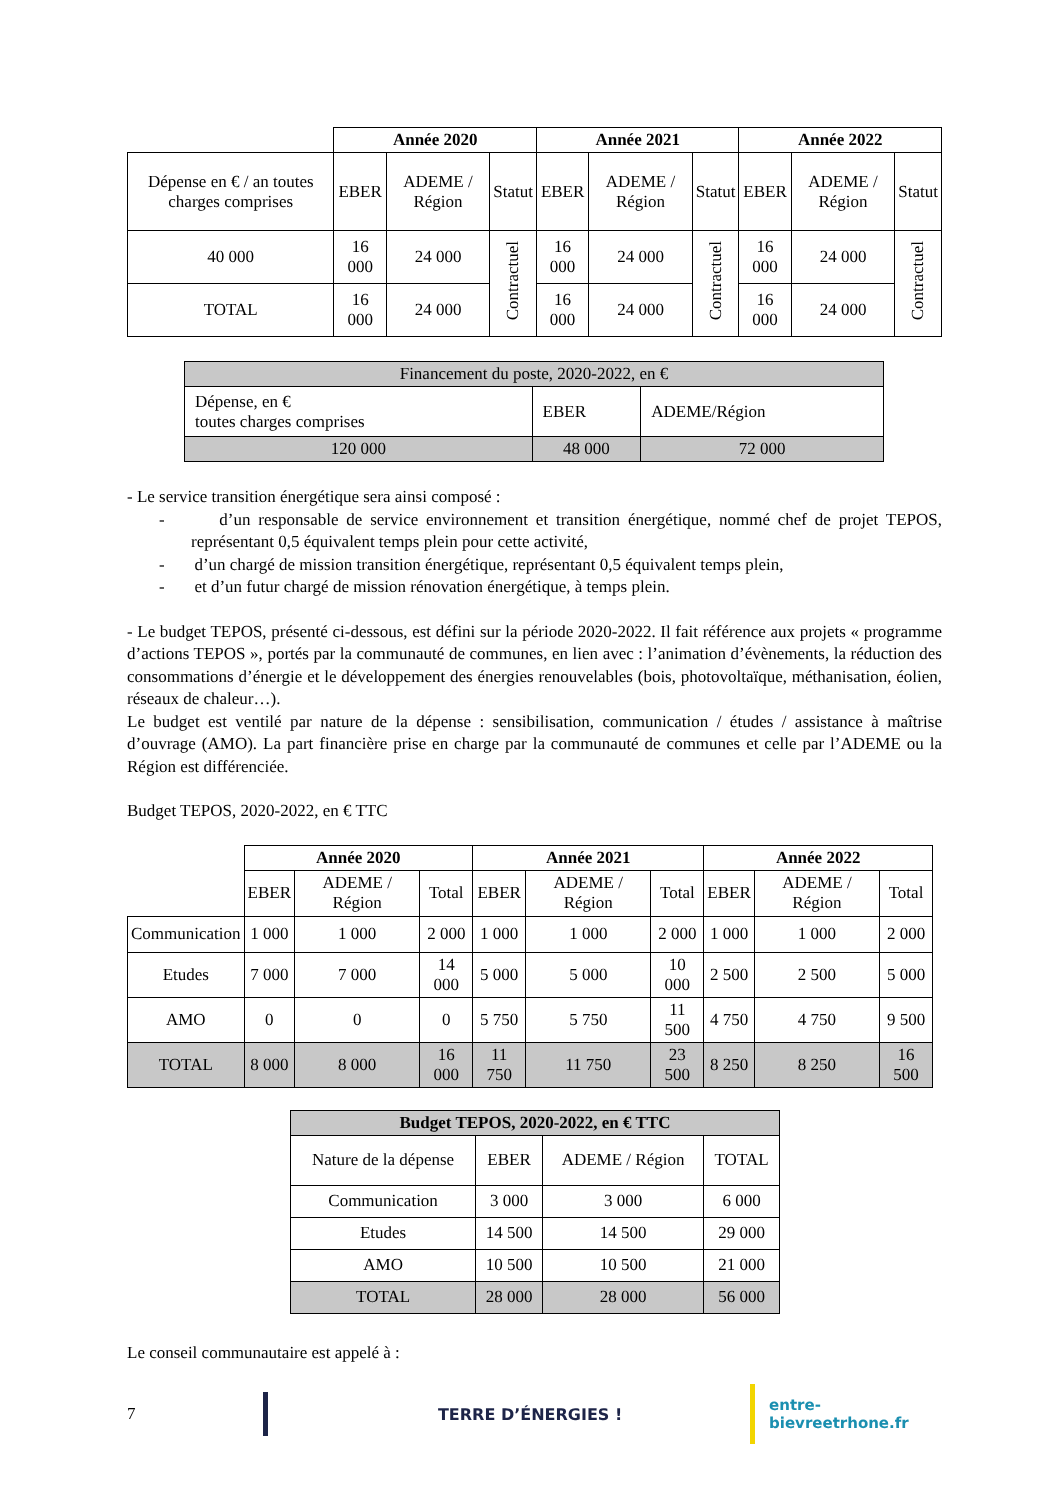| | Année 2020 | | | Année 2021 | | | Année 2022 | | |
| Dépense en € / an toutes charges comprises | EBER | ADEME / Région | Statut | EBER | ADEME / Région | Statut | EBER | ADEME / Région | Statut |
| 40 000 | 16 000 | 24 000 | Contractuel | 16 000 | 24 000 | Contractuel | 16 000 | 24 000 | Contractuel |
| TOTAL | 16 000 | 24 000 | | 16 000 | 24 000 | | 16 000 | 24 000 | |
| Financement du poste, 2020-2022, en € | | |
| Dépense, en € toutes charges comprises | EBER | ADEME/Région |
| 120 000 | 48 000 | 72 000 |
- Le service transition énergétique sera ainsi composé :
- d’un responsable de service environnement et transition énergétique, nommé chef de projet TEPOS, représentant 0,5 équivalent temps plein pour cette activité,
- d’un chargé de mission transition énergétique, représentant 0,5 équivalent temps plein,
- et d’un futur chargé de mission rénovation énergétique, à temps plein.
- Le budget TEPOS, présenté ci-dessous, est défini sur la période 2020-2022. Il fait référence aux projets « programme d’actions TEPOS », portés par la communauté de communes, en lien avec : l’animation d’évènements, la réduction des consommations d’énergie et le développement des énergies renouvelables (bois, photovoltaïque, méthanisation, éolien, réseaux de chaleur…).
Le budget est ventilé par nature de la dépense : sensibilisation, communication / études / assistance à maîtrise d’ouvrage (AMO). La part financière prise en charge par la communauté de communes et celle par l’ADEME ou la Région est différenciée.
Budget TEPOS, 2020-2022, en € TTC
| | Année 2020 | | | Année 2021 | | | Année 2022 | | |
| | EBER | ADEME / Région | Total | EBER | ADEME / Région | Total | EBER | ADEME / Région | Total |
| Communication | 1 000 | 1 000 | 2 000 | 1 000 | 1 000 | 2 000 | 1 000 | 1 000 | 2 000 |
| Etudes | 7 000 | 7 000 | 14 000 | 5 000 | 5 000 | 10 000 | 2 500 | 2 500 | 5 000 |
| AMO | 0 | 0 | 0 | 5 750 | 5 750 | 11 500 | 4 750 | 4 750 | 9 500 |
| TOTAL | 8 000 | 8 000 | 16 000 | 11 750 | 11 750 | 23 500 | 8 250 | 8 250 | 16 500 |
| Budget TEPOS, 2020-2022, en € TTC | | | |
| --- | --- | --- | --- |
| Nature de la dépense | EBER | ADEME / Région | TOTAL |
| Communication | 3 000 | 3 000 | 6 000 |
| Etudes | 14 500 | 14 500 | 29 000 |
| AMO | 10 500 | 10 500 | 21 000 |
| TOTAL | 28 000 | 28 000 | 56 000 |
Le conseil communautaire est appelé à :
7 TERRE D’ÉNERGIES ! entre-bievreetrhone.fr